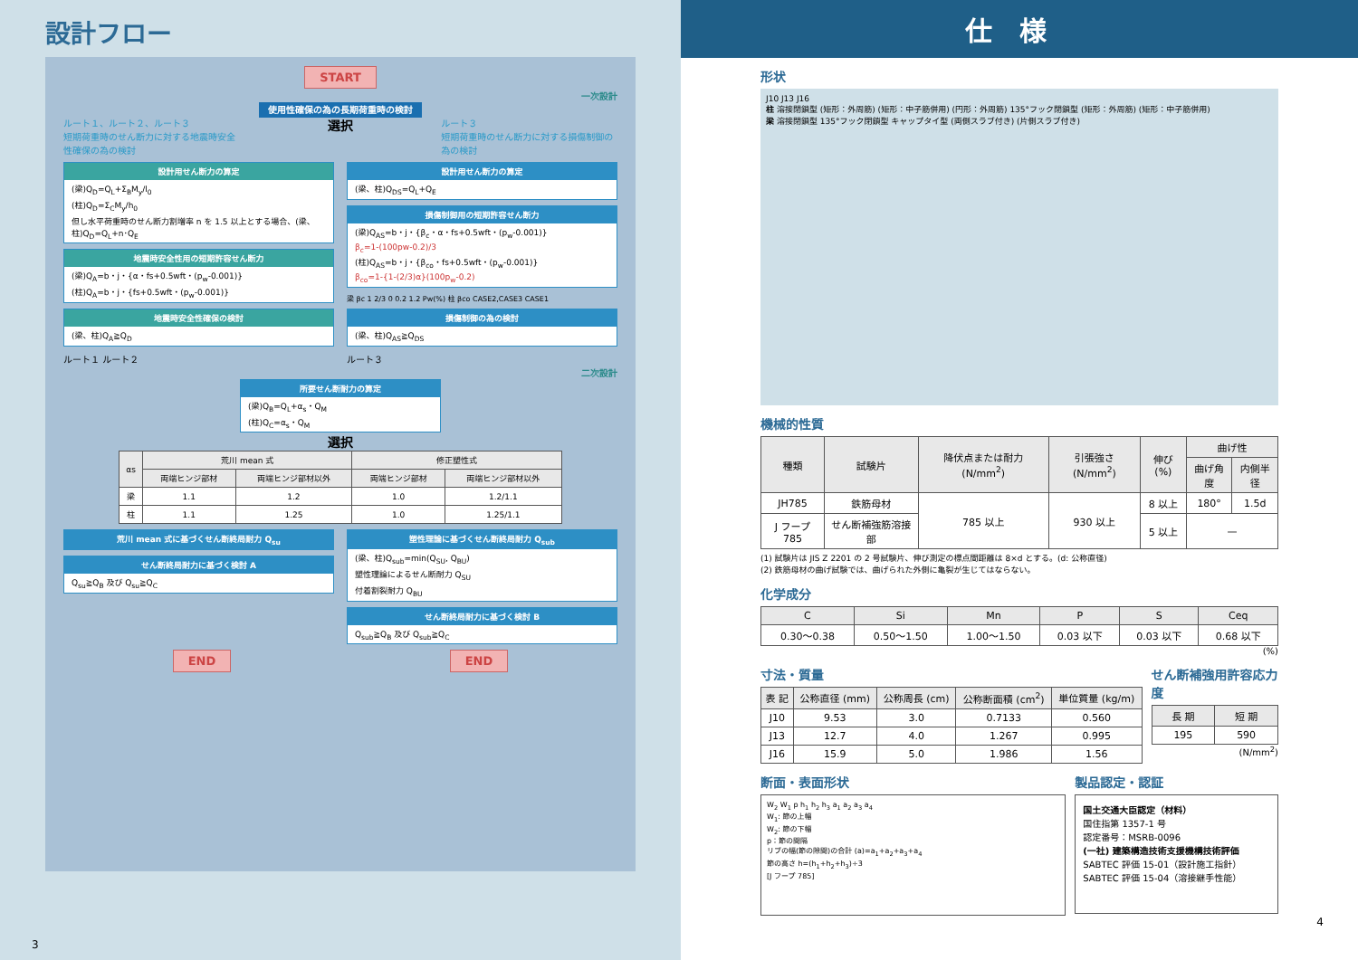設計フロー
START
一次設計
使用性確保の為の長期荷重時の検討
ルート１、ルート２、ルート３
短期荷重時のせん断力に対する地震時安全性確保の為の検討
選択
ルート３
短期荷重時のせん断力に対する損傷制御の為の検討
設計用せん断力の算定
(梁)Q<sub>D</sub>=Q<sub>L</sub>+Σ<sub>B</sub>M<sub>y</sub>/l<sub>0</sub>
(柱)Q<sub>D</sub>=Σ<sub>C</sub>M<sub>y</sub>/h<sub>0</sub>
但し水平荷重時のせん断力割増率 n を 1.5 以上とする場合、(梁、柱)Q<sub>D</sub>=Q<sub>L</sub>+n･Q<sub>E</sub>
地震時安全性用の短期許容せん断力
(梁)Q<sub>A</sub>=b・j・{α・fs+0.5wft・(p<sub>w</sub>-0.001)}
(柱)Q<sub>A</sub>=b・j・{fs+0.5wft・(p<sub>w</sub>-0.001)}
地震時安全性確保の検討
(梁、柱)Q<sub>A</sub>≧Q<sub>D</sub>
ルート１ ルート２
設計用せん断力の算定
(梁、柱)Q<sub>DS</sub>=Q<sub>L</sub>+Q<sub>E</sub>
損傷制御用の短期許容せん断力
(梁)Q<sub>AS</sub>=b・j・{β<sub>c</sub>・α・fs+0.5wft・(p<sub>w</sub>-0.001)}
β<sub>c</sub>=1-(100pw-0.2)/3
(柱)Q<sub>AS</sub>=b・j・{β<sub>co</sub>・fs+0.5wft・(p<sub>w</sub>-0.001)}
β<sub>co</sub>=1-{1-(2/3)α}(100p<sub>w</sub>-0.2)
梁 βc 1 2/3 0 0.2 1.2 Pw(%) 柱 βco CASE2,CASE3 CASE1
損傷制御の為の検討
(梁、柱)Q<sub>AS</sub>≧Q<sub>DS</sub>
ルート３
二次設計
所要せん断耐力の算定
(梁)Q<sub>B</sub>=Q<sub>L</sub>+α<sub>s</sub>・Q<sub>M</sub>
(柱)Q<sub>C</sub>=α<sub>s</sub>・Q<sub>M</sub>
選択
| αs | 荒川 mean 式 | | 修正塑性式 | |
| --- | --- | --- | --- | --- |
| | 両端ヒンジ部材 | 両端ヒンジ部材以外 | 両端ヒンジ部材 | 両端ヒンジ部材以外 |
| 梁 | 1.1 | 1.2 | 1.0 | 1.2/1.1 |
| 柱 | 1.1 | 1.25 | 1.0 | 1.25/1.1 |
荒川 mean 式に基づくせん断終局耐力 Q<sub>su</sub>
せん断終局耐力に基づく検討 A
Q<sub>su</sub>≧Q<sub>B</sub> 及び Q<sub>su</sub>≧Q<sub>C</sub>
塑性理論に基づくせん断終局耐力 Q<sub>sub</sub>
(梁、柱)Q<sub>sub</sub>=min(Q<sub>SU</sub>, Q<sub>BU</sub>)
塑性理論によるせん断耐力 Q<sub>SU</sub>
付着割裂耐力 Q<sub>BU</sub>
せん断終局耐力に基づく検討 B
Q<sub>sub</sub>≧Q<sub>B</sub> 及び Q<sub>sub</sub>≧Q<sub>C</sub>
END END
3
仕様
形状
J10 J13 J16
柱 溶接閉鎖型 (矩形：外周筋) (矩形：中子筋併用) (円形：外周筋) 135°フック閉鎖型 (矩形：外周筋) (矩形：中子筋併用)
梁 溶接閉鎖型 135°フック閉鎖型 キャップタイ型 (両側スラブ付き) (片側スラブ付き)
機械的性質
| 種類 | 試験片 | 降伏点または耐力 (N/mm<sup>2</sup>) | 引張強さ (N/mm<sup>2</sup>) | 伸び (%) | 曲げ性 | |
| --- | --- | --- | --- | --- | --- | --- |
| | | | | | 曲げ角度 | 内側半径 |
| JH785 | 鉄筋母材 | 785 以上 | 930 以上 | 8 以上 | 180° | 1.5d |
| J フープ 785 | せん断補強筋溶接部 | | | 5 以上 | — | |
(1) 試験片は JIS Z 2201 の 2 号試験片、伸び測定の標点間距離は 8×d とする。(d: 公称直径)
(2) 鉄筋母材の曲げ試験では、曲げられた外側に亀裂が生じてはならない。
化学成分
| C | Si | Mn | P | S | Ceq |
| --- | --- | --- | --- | --- | --- |
| 0.30～0.38 | 0.50～1.50 | 1.00～1.50 | 0.03 以下 | 0.03 以下 | 0.68 以下 |
(%)
寸法・質量
| 表 記 | 公称直径 (mm) | 公称周長 (cm) | 公称断面積 (cm<sup>2</sup>) | 単位質量 (kg/m) |
| --- | --- | --- | --- | --- |
| J10 | 9.53 | 3.0 | 0.7133 | 0.560 |
| J13 | 12.7 | 4.0 | 1.267 | 0.995 |
| J16 | 15.9 | 5.0 | 1.986 | 1.56 |
せん断補強用許容応力度
| 長 期 | 短 期 |
| --- | --- |
| 195 | 590 |
(N/mm<sup>2</sup>)
断面・表面形状
W<sub>2</sub> W<sub>1</sub> p h<sub>1</sub> h<sub>2</sub> h<sub>3</sub> a<sub>1</sub> a<sub>2</sub> a<sub>3</sub> a<sub>4</sub>
W<sub>1</sub>: 節の上幅
W<sub>2</sub>: 節の下幅
p：節の間隔
リブの幅(節の隙間)の合計 (a)=a<sub>1</sub>+a<sub>2</sub>+a<sub>3</sub>+a<sub>4</sub>
節の高さ h=(h<sub>1</sub>+h<sub>2</sub>+h<sub>3</sub>)÷3
[J フープ 785]
製品認定・認証
国土交通大臣認定（材料）
国住指第 1357-1 号
認定番号：MSRB-0096
(一社) 建築構造技術支援機構技術評価
SABTEC 評価 15-01（設計施工指針）
SABTEC 評価 15-04（溶接継手性能）
4